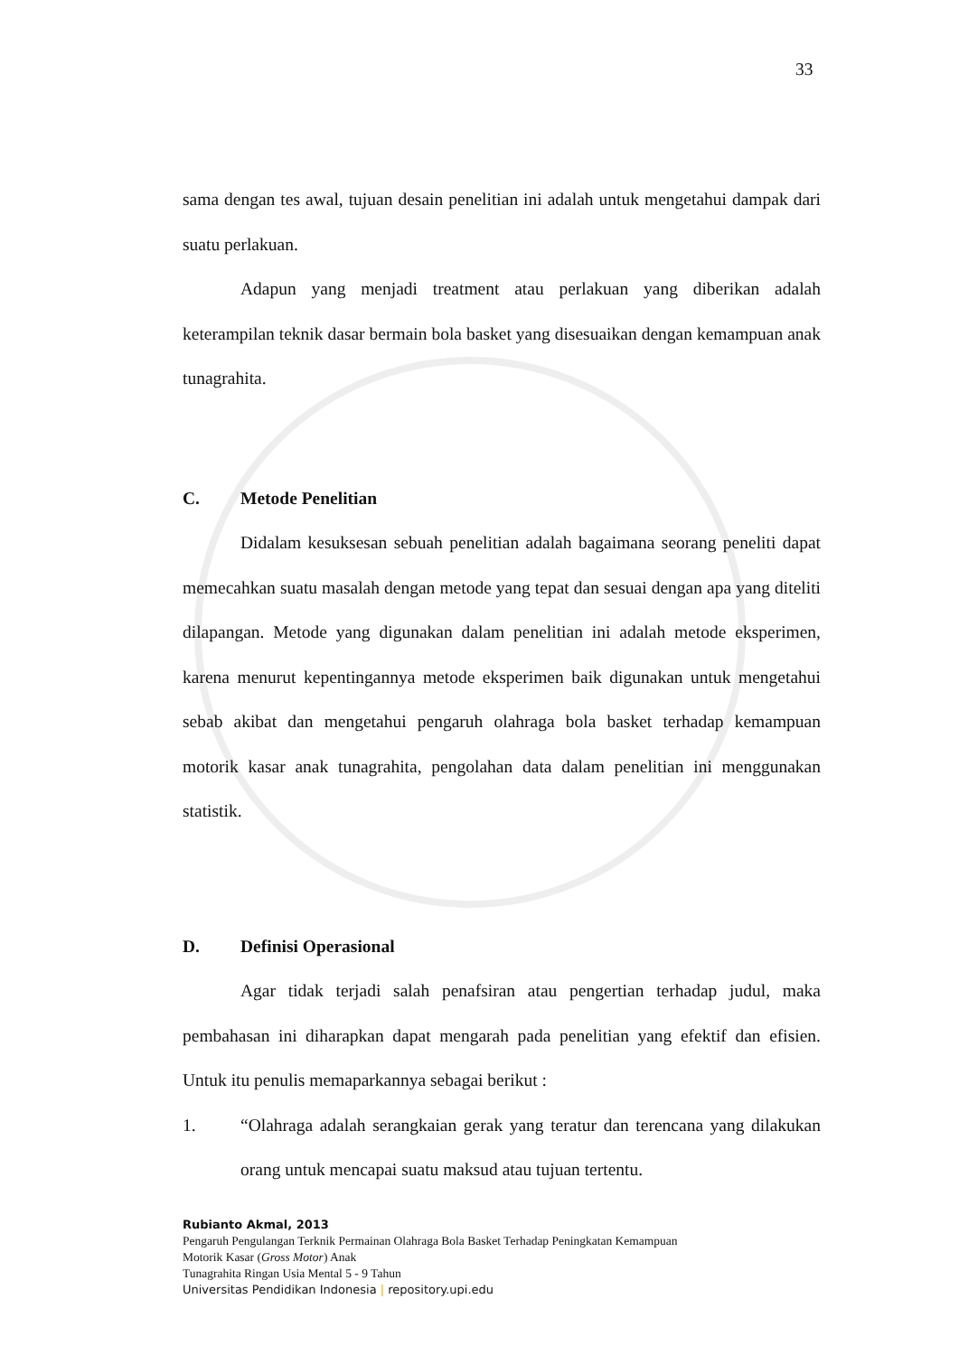33
sama dengan tes awal, tujuan desain penelitian ini adalah untuk mengetahui dampak dari suatu perlakuan.
Adapun yang menjadi treatment atau perlakuan yang diberikan adalah keterampilan teknik dasar bermain bola basket yang disesuaikan dengan kemampuan anak tunagrahita.
C. Metode Penelitian
Didalam kesuksesan sebuah penelitian adalah bagaimana seorang peneliti dapat memecahkan suatu masalah dengan metode yang tepat dan sesuai dengan apa yang diteliti dilapangan. Metode yang digunakan dalam penelitian ini adalah metode eksperimen, karena menurut kepentingannya metode eksperimen baik digunakan untuk mengetahui sebab akibat dan mengetahui pengaruh olahraga bola basket terhadap kemampuan motorik kasar anak tunagrahita, pengolahan data dalam penelitian ini menggunakan statistik.
D. Definisi Operasional
Agar tidak terjadi salah penafsiran atau pengertian terhadap judul, maka pembahasan ini diharapkan dapat mengarah pada penelitian yang efektif dan efisien. Untuk itu penulis memaparkannya sebagai berikut :
1. “Olahraga adalah serangkaian gerak yang teratur dan terencana yang dilakukan orang untuk mencapai suatu maksud atau tujuan tertentu.
Rubianto Akmal, 2013
Pengaruh Pengulangan Terknik Permainan Olahraga Bola Basket Terhadap Peningkatan Kemampuan
Motorik Kasar (Gross Motor) Anak
Tunagrahita Ringan Usia Mental 5 - 9 Tahun
Universitas Pendidikan Indonesia | repository.upi.edu